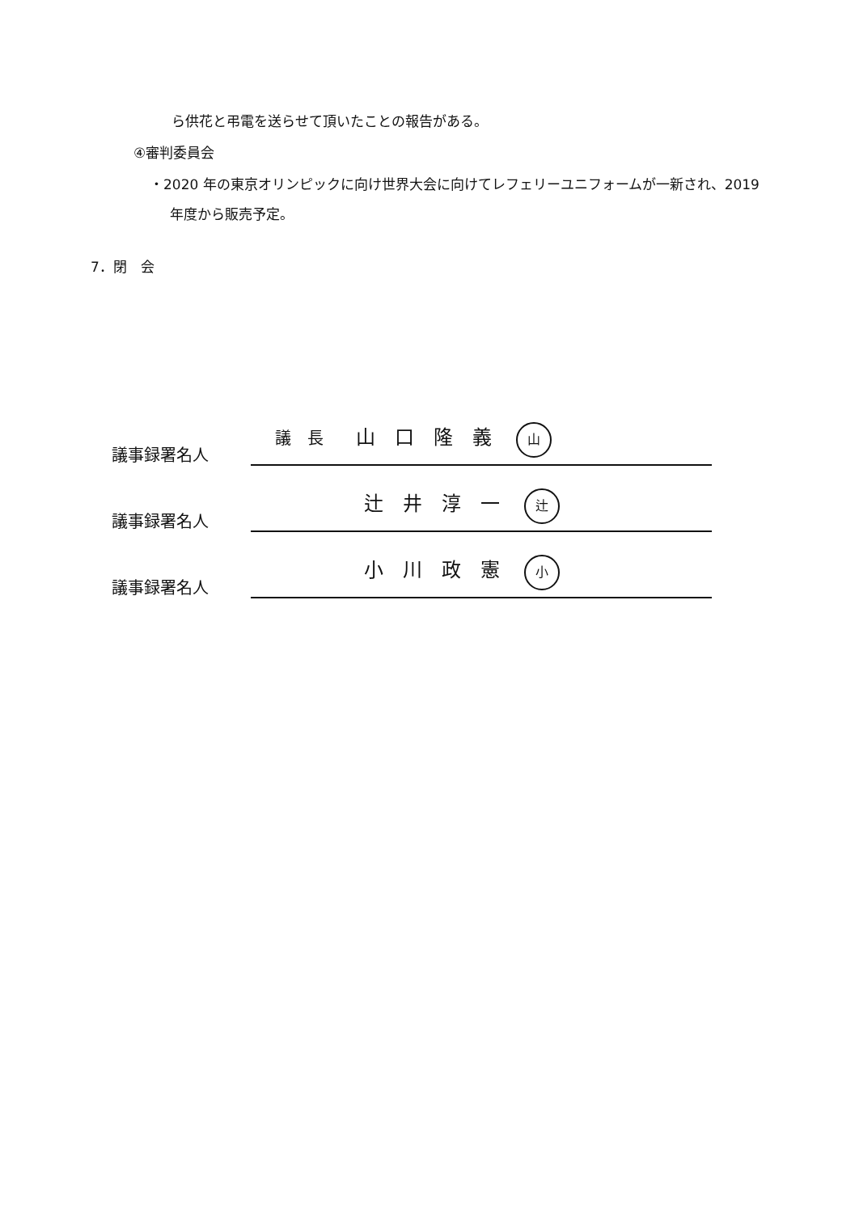ら供花と弔電を送らせて頂いたことの報告がある。
④審判委員会
・2020 年の東京オリンピックに向け世界大会に向けてレフェリーユニフォームが一新され、2019
年度から販売予定。
7．閉　会
議事録署名人
議　長 山　口　隆　義 山
議事録署名人
辻　井　淳　一 辻
議事録署名人
小　川　政　憲 小